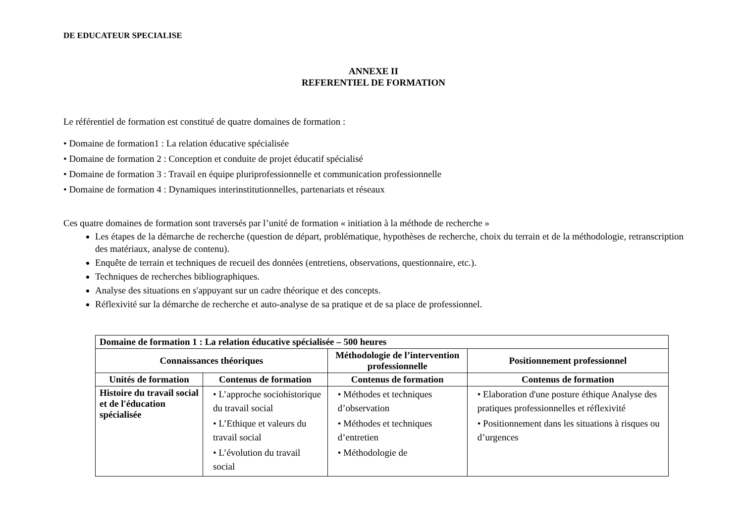DE EDUCATEUR SPECIALISE
ANNEXE II
REFERENTIEL DE FORMATION
Le référentiel de formation est constitué de quatre domaines de formation :
• Domaine de formation1 : La relation éducative spécialisée
• Domaine de formation 2 : Conception et conduite de projet éducatif spécialisé
• Domaine de formation 3 : Travail en équipe pluriprofessionnelle et communication professionnelle
• Domaine de formation 4 : Dynamiques interinstitutionnelles, partenariats et réseaux
Ces quatre domaines de formation sont traversés par l’unité de formation « initiation à la méthode de recherche »
Les étapes de la démarche de recherche (question de départ, problématique, hypothèses de recherche, choix du terrain et de la méthodologie, retranscription des matériaux, analyse de contenu).
Enquête de terrain et techniques de recueil des données (entretiens, observations, questionnaire, etc.).
Techniques de recherches bibliographiques.
Analyse des situations en s'appuyant sur un cadre théorique et des concepts.
Réflexivité sur la démarche de recherche et auto-analyse de sa pratique et de sa place de professionnel.
| Domaine de formation 1 : La relation éducative spécialisée – 500 heures | | | |
| --- | --- | --- | --- |
| Connaissances théoriques | | Méthodologie de l’intervention professionnelle | Positionnement professionnel |
| Unités de formation | Contenus de formation | Contenus de formation | Contenus de formation |
| Histoire du travail social et de l'éducation spécialisée | • L’approche sociohistorique du travail social • L’Ethique et valeurs du travail social • L’évolution du travail social | • Méthodes et techniques d’observation • Méthodes et techniques d’entretien • Méthodologie de | • Elaboration d'une posture éthique Analyse des pratiques professionnelles et réflexivité • Positionnement dans les situations à risques ou d’urgences |